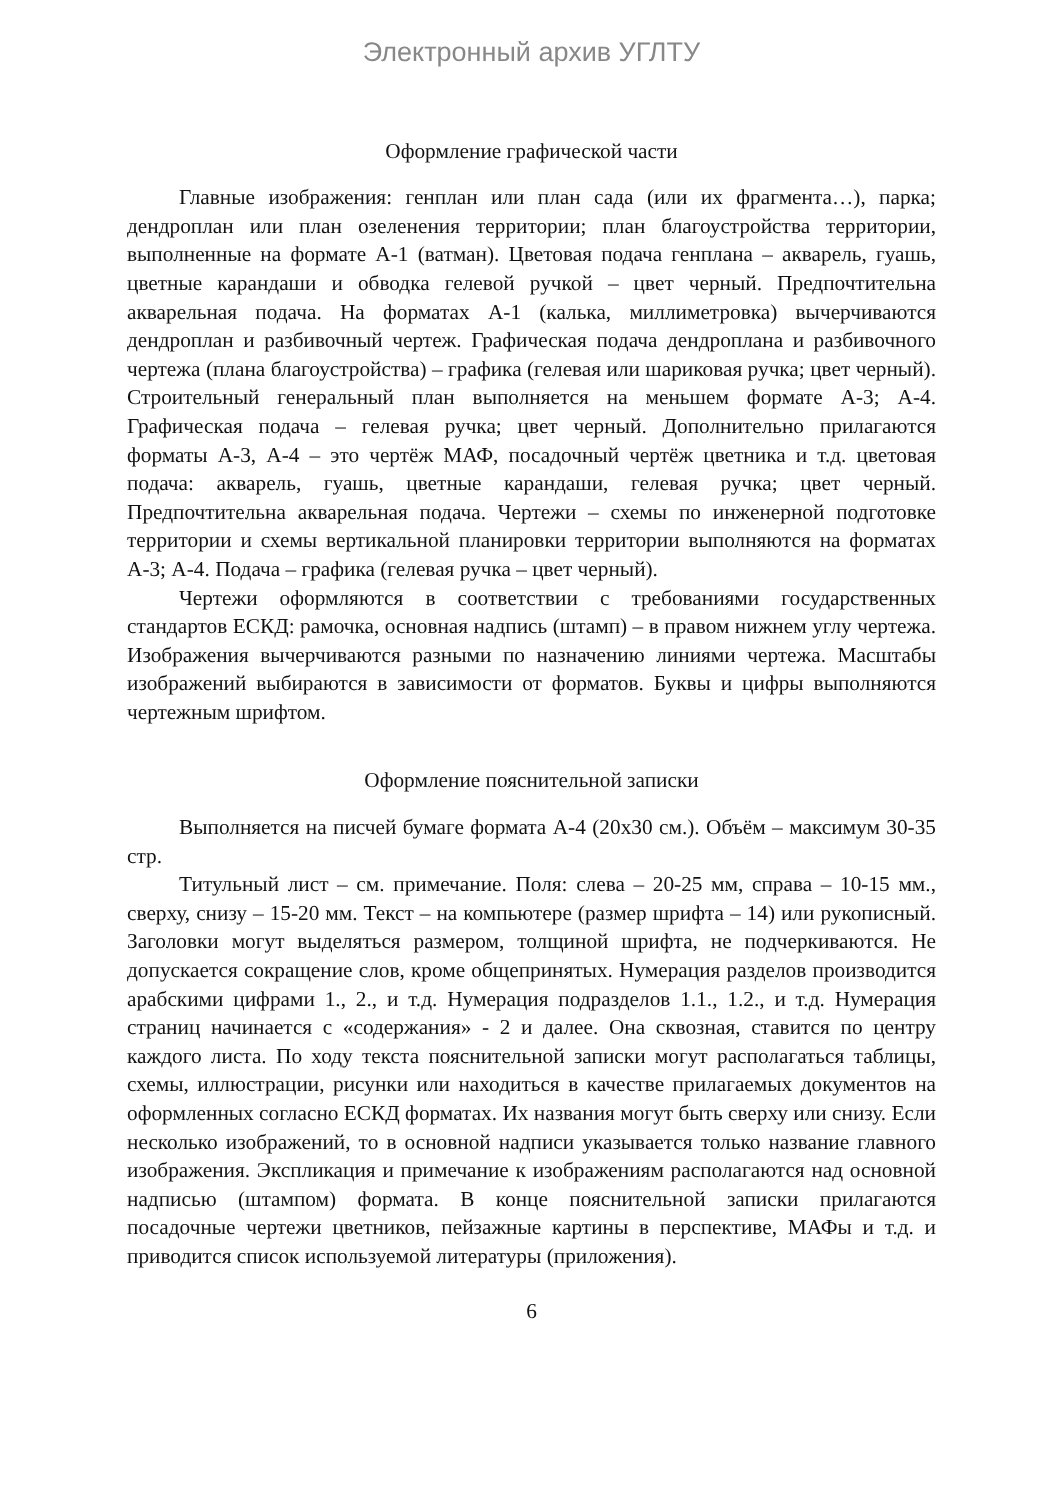Электронный архив УГЛТУ
Оформление графической части
Главные изображения: генплан или план сада (или их фрагмента…), парка; дендроплан или план озеленения территории; план благоустройства территории, выполненные на формате А-1 (ватман). Цветовая подача генплана – акварель, гуашь, цветные карандаши и обводка гелевой ручкой – цвет черный. Предпочтительна акварельная подача. На форматах А-1 (калька, миллиметровка) вычерчиваются дендроплан и разбивочный чертеж. Графическая подача дендроплана и разбивочного чертежа (плана благоустройства) – графика (гелевая или шариковая ручка; цвет черный). Строительный генеральный план выполняется на меньшем формате А-3; А-4. Графическая подача – гелевая ручка; цвет черный. Дополнительно прилагаются форматы А-3, А-4 – это чертёж МАФ, посадочный чертёж цветника и т.д. цветовая подача: акварель, гуашь, цветные карандаши, гелевая ручка; цвет черный. Предпочтительна акварельная подача. Чертежи – схемы по инженерной подготовке территории и схемы вертикальной планировки территории выполняются на форматах А-3; А-4. Подача – графика (гелевая ручка – цвет черный).
Чертежи оформляются в соответствии с требованиями государственных стандартов ЕСКД: рамочка, основная надпись (штамп) – в правом нижнем углу чертежа. Изображения вычерчиваются разными по назначению линиями чертежа. Масштабы изображений выбираются в зависимости от форматов. Буквы и цифры выполняются чертежным шрифтом.
Оформление пояснительной записки
Выполняется на писчей бумаге формата А-4 (20х30 см.). Объём – максимум 30-35 стр.
Титульный лист – см. примечание. Поля: слева – 20-25 мм, справа – 10-15 мм., сверху, снизу – 15-20 мм. Текст – на компьютере (размер шрифта – 14) или рукописный. Заголовки могут выделяться размером, толщиной шрифта, не подчеркиваются. Не допускается сокращение слов, кроме общепринятых. Нумерация разделов производится арабскими цифрами 1., 2., и т.д. Нумерация подразделов 1.1., 1.2., и т.д. Нумерация страниц начинается с «содержания» - 2 и далее. Она сквозная, ставится по центру каждого листа. По ходу текста пояснительной записки могут располагаться таблицы, схемы, иллюстрации, рисунки или находиться в качестве прилагаемых документов на оформленных согласно ЕСКД форматах. Их названия могут быть сверху или снизу. Если несколько изображений, то в основной надписи указывается только название главного изображения. Экспликация и примечание к изображениям располагаются над основной надписью (штампом) формата. В конце пояснительной записки прилагаются посадочные чертежи цветников, пейзажные картины в перспективе, МАФы и т.д. и приводится список используемой литературы (приложения).
6